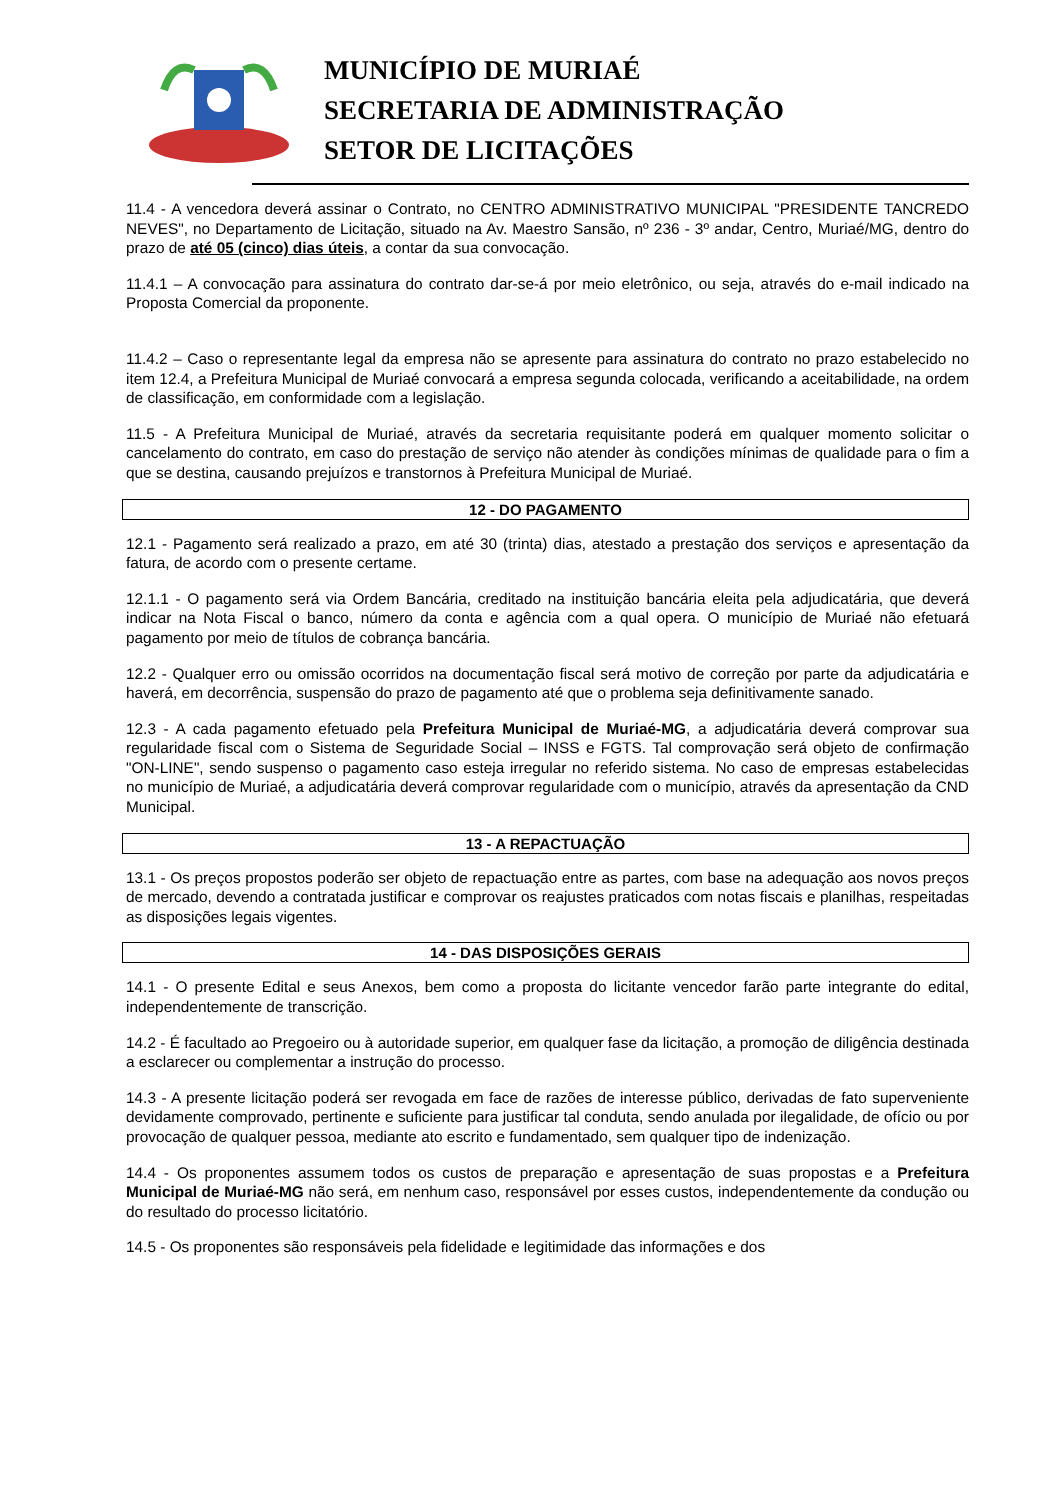MUNICÍPIO DE MURIAÉ
SECRETARIA DE ADMINISTRAÇÃO
SETOR DE LICITAÇÕES
11.4 - A vencedora deverá assinar o Contrato, no CENTRO ADMINISTRATIVO MUNICIPAL "PRESIDENTE TANCREDO NEVES", no Departamento de Licitação, situado na Av. Maestro Sansão, nº 236 - 3º andar, Centro, Muriaé/MG, dentro do prazo de até 05 (cinco) dias úteis, a contar da sua convocação.
11.4.1 – A convocação para assinatura do contrato dar-se-á por meio eletrônico, ou seja, através do e-mail indicado na Proposta Comercial da proponente.
11.4.2 – Caso o representante legal da empresa não se apresente para assinatura do contrato no prazo estabelecido no item 12.4, a Prefeitura Municipal de Muriaé convocará a empresa segunda colocada, verificando a aceitabilidade, na ordem de classificação, em conformidade com a legislação.
11.5 - A Prefeitura Municipal de Muriaé, através da secretaria requisitante poderá em qualquer momento solicitar o cancelamento do contrato, em caso do prestação de serviço não atender às condições mínimas de qualidade para o fim a que se destina, causando prejuízos e transtornos à Prefeitura Municipal de Muriaé.
12 - DO PAGAMENTO
12.1 - Pagamento será realizado a prazo, em até 30 (trinta) dias, atestado a prestação dos serviços e apresentação da fatura, de acordo com o presente certame.
12.1.1 - O pagamento será via Ordem Bancária, creditado na instituição bancária eleita pela adjudicatária, que deverá indicar na Nota Fiscal o banco, número da conta e agência com a qual opera. O município de Muriaé não efetuará pagamento por meio de títulos de cobrança bancária.
12.2 - Qualquer erro ou omissão ocorridos na documentação fiscal será motivo de correção por parte da adjudicatária e haverá, em decorrência, suspensão do prazo de pagamento até que o problema seja definitivamente sanado.
12.3 - A cada pagamento efetuado pela Prefeitura Municipal de Muriaé-MG, a adjudicatária deverá comprovar sua regularidade fiscal com o Sistema de Seguridade Social – INSS e FGTS. Tal comprovação será objeto de confirmação "ON-LINE", sendo suspenso o pagamento caso esteja irregular no referido sistema. No caso de empresas estabelecidas no município de Muriaé, a adjudicatária deverá comprovar regularidade com o município, através da apresentação da CND Municipal.
13 - A REPACTUAÇÃO
13.1 - Os preços propostos poderão ser objeto de repactuação entre as partes, com base na adequação aos novos preços de mercado, devendo a contratada justificar e comprovar os reajustes praticados com notas fiscais e planilhas, respeitadas as disposições legais vigentes.
14 - DAS DISPOSIÇÕES GERAIS
14.1 - O presente Edital e seus Anexos, bem como a proposta do licitante vencedor farão parte integrante do edital, independentemente de transcrição.
14.2 - É facultado ao Pregoeiro ou à autoridade superior, em qualquer fase da licitação, a promoção de diligência destinada a esclarecer ou complementar a instrução do processo.
14.3 - A presente licitação poderá ser revogada em face de razões de interesse público, derivadas de fato superveniente devidamente comprovado, pertinente e suficiente para justificar tal conduta, sendo anulada por ilegalidade, de ofício ou por provocação de qualquer pessoa, mediante ato escrito e fundamentado, sem qualquer tipo de indenização.
14.4 - Os proponentes assumem todos os custos de preparação e apresentação de suas propostas e a Prefeitura Municipal de Muriaé-MG não será, em nenhum caso, responsável por esses custos, independentemente da condução ou do resultado do processo licitatório.
14.5 - Os proponentes são responsáveis pela fidelidade e legitimidade das informações e dos